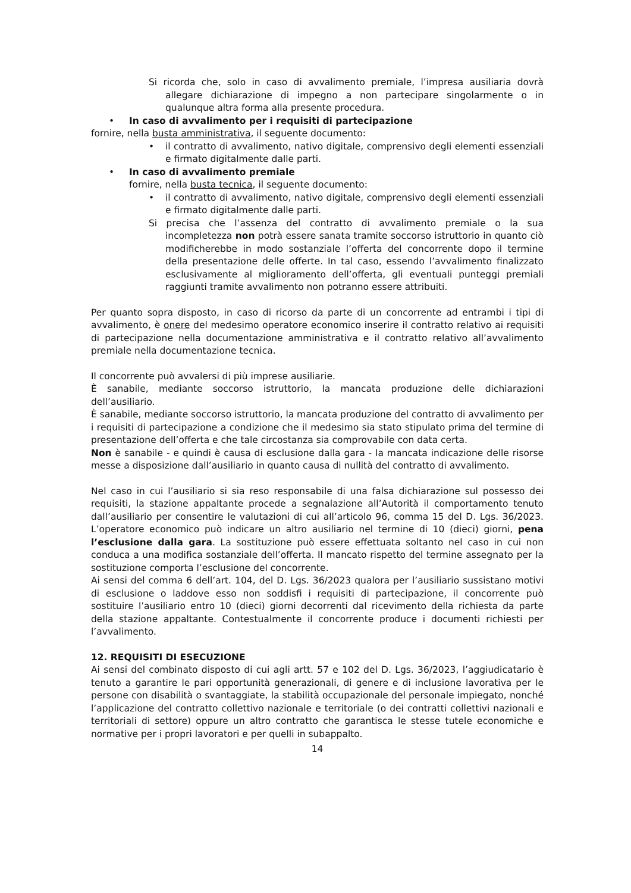Si ricorda che, solo in caso di avvalimento premiale, l’impresa ausiliaria dovrà allegare dichiarazione di impegno a non partecipare singolarmente o in qualunque altra forma alla presente procedura.
• In caso di avvalimento per i requisiti di partecipazione
fornire, nella busta amministrativa, il seguente documento:
• il contratto di avvalimento, nativo digitale, comprensivo degli elementi essenziali e firmato digitalmente dalle parti.
• In caso di avvalimento premiale
fornire, nella busta tecnica, il seguente documento:
• il contratto di avvalimento, nativo digitale, comprensivo degli elementi essenziali e firmato digitalmente dalle parti.
Si precisa che l’assenza del contratto di avvalimento premiale o la sua incompletezza non potrà essere sanata tramite soccorso istruttorio in quanto ciò modificherebbe in modo sostanziale l’offerta del concorrente dopo il termine della presentazione delle offerte. In tal caso, essendo l’avvalimento finalizzato esclusivamente al miglioramento dell’offerta, gli eventuali punteggi premiali raggiunti tramite avvalimento non potranno essere attribuiti.
Per quanto sopra disposto, in caso di ricorso da parte di un concorrente ad entrambi i tipi di avvalimento, è onere del medesimo operatore economico inserire il contratto relativo ai requisiti di partecipazione nella documentazione amministrativa e il contratto relativo all’avvalimento premiale nella documentazione tecnica.
Il concorrente può avvalersi di più imprese ausiliarie.
È sanabile, mediante soccorso istruttorio, la mancata produzione delle dichiarazioni dell’ausiliario.
È sanabile, mediante soccorso istruttorio, la mancata produzione del contratto di avvalimento per i requisiti di partecipazione a condizione che il medesimo sia stato stipulato prima del termine di presentazione dell’offerta e che tale circostanza sia comprovabile con data certa.
Non è sanabile - e quindi è causa di esclusione dalla gara - la mancata indicazione delle risorse messe a disposizione dall’ausiliario in quanto causa di nullità del contratto di avvalimento.
Nel caso in cui l’ausiliario si sia reso responsabile di una falsa dichiarazione sul possesso dei requisiti, la stazione appaltante procede a segnalazione all’Autorità il comportamento tenuto dall’ausiliario per consentire le valutazioni di cui all’articolo 96, comma 15 del D. Lgs. 36/2023. L’operatore economico può indicare un altro ausiliario nel termine di 10 (dieci) giorni, pena l’esclusione dalla gara. La sostituzione può essere effettuata soltanto nel caso in cui non conduca a una modifica sostanziale dell’offerta. Il mancato rispetto del termine assegnato per la sostituzione comporta l’esclusione del concorrente.
Ai sensi del comma 6 dell’art. 104, del D. Lgs. 36/2023 qualora per l’ausiliario sussistano motivi di esclusione o laddove esso non soddisfi i requisiti di partecipazione, il concorrente può sostituire l’ausiliario entro 10 (dieci) giorni decorrenti dal ricevimento della richiesta da parte della stazione appaltante. Contestualmente il concorrente produce i documenti richiesti per l’avvalimento.
12. REQUISITI DI ESECUZIONE
Ai sensi del combinato disposto di cui agli artt. 57 e 102 del D. Lgs. 36/2023, l’aggiudicatario è tenuto a garantire le pari opportunità generazionali, di genere e di inclusione lavorativa per le persone con disabilità o svantaggiate, la stabilità occupazionale del personale impiegato, nonché l’applicazione del contratto collettivo nazionale e territoriale (o dei contratti collettivi nazionali e territoriali di settore) oppure un altro contratto che garantisca le stesse tutele economiche e normative per i propri lavoratori e per quelli in subappalto.
14